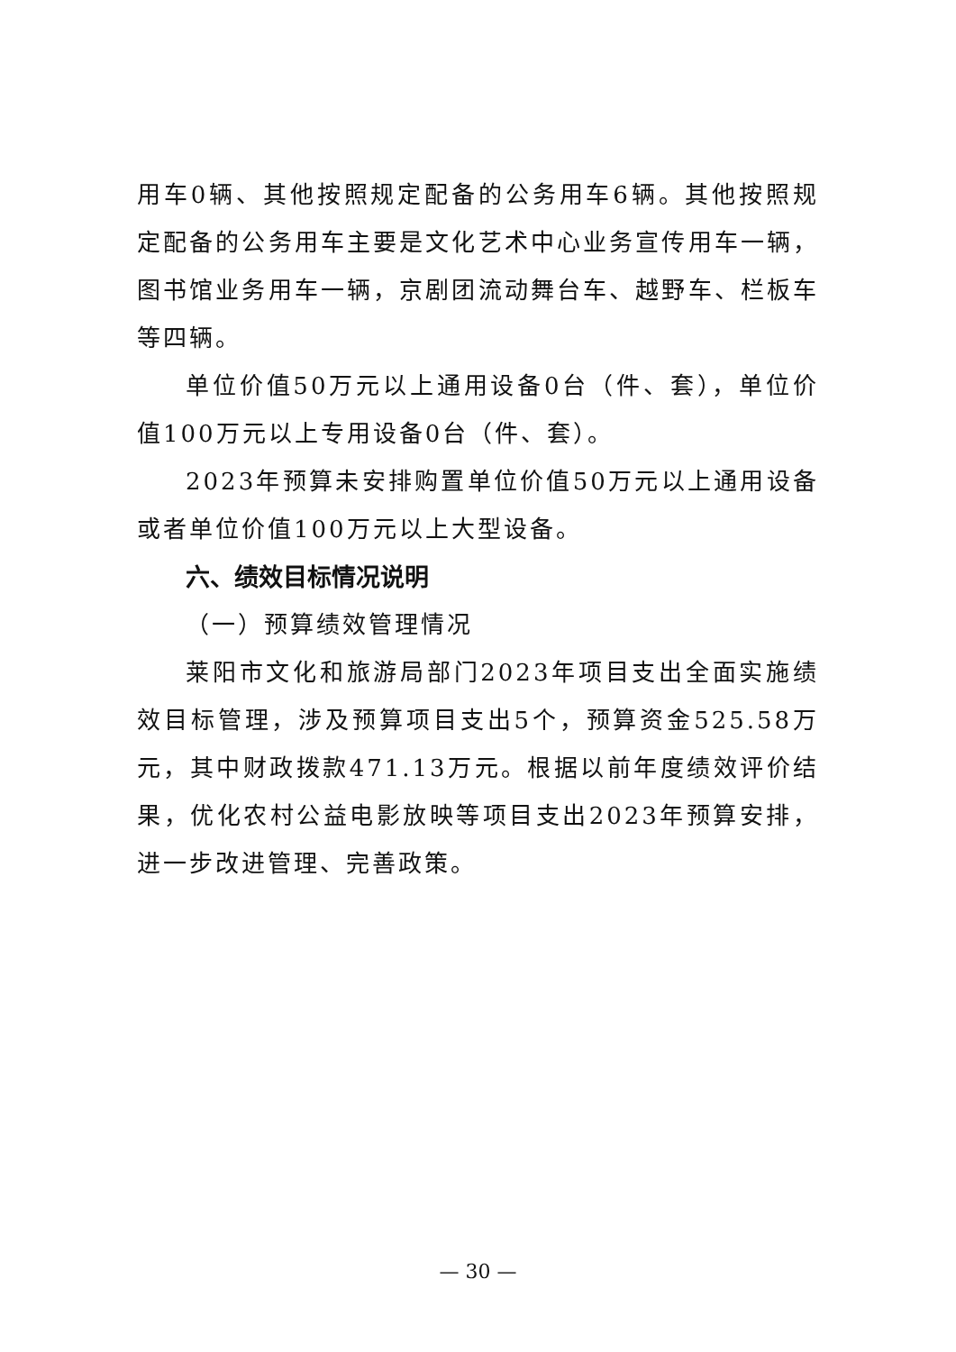用车0辆、其他按照规定配备的公务用车6辆。其他按照规定配备的公务用车主要是文化艺术中心业务宣传用车一辆，图书馆业务用车一辆，京剧团流动舞台车、越野车、栏板车等四辆。
单位价值50万元以上通用设备0台（件、套），单位价值100万元以上专用设备0台（件、套）。
2023年预算未安排购置单位价值50万元以上通用设备或者单位价值100万元以上大型设备。
六、绩效目标情况说明
（一）预算绩效管理情况
莱阳市文化和旅游局部门2023年项目支出全面实施绩效目标管理，涉及预算项目支出5个，预算资金525.58万元，其中财政拨款471.13万元。根据以前年度绩效评价结果，优化农村公益电影放映等项目支出2023年预算安排，进一步改进管理、完善政策。
— 30 —